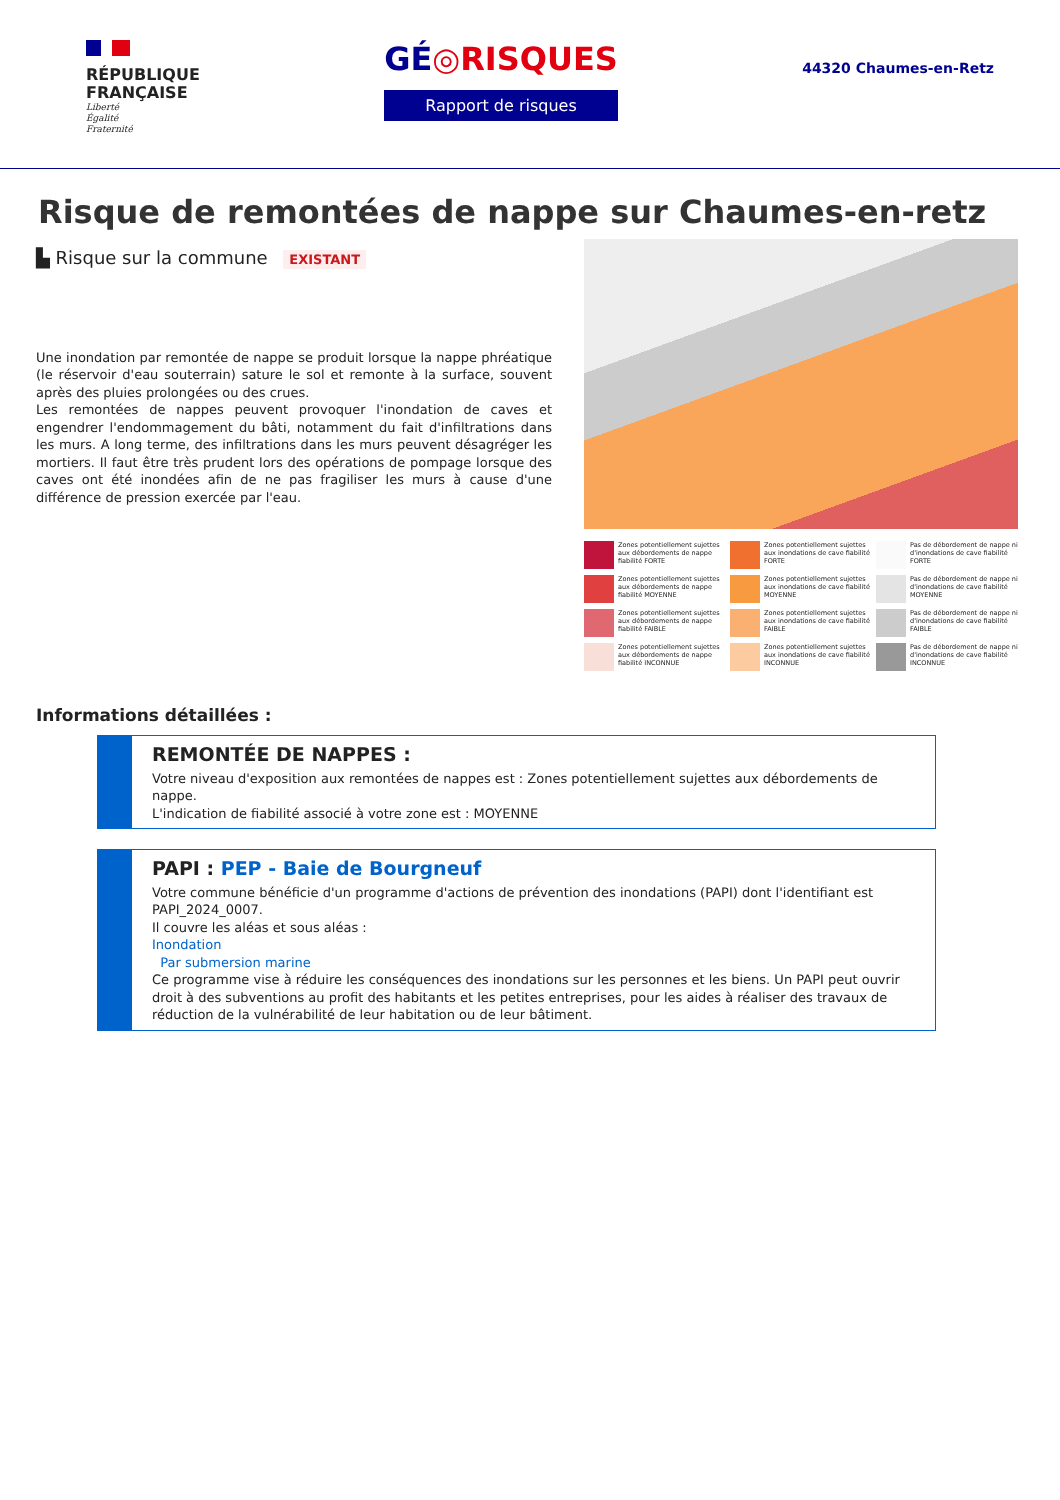RÉPUBLIQUE
FRANÇAISE
Liberté
Égalité
Fraternité
GÉ◎RISQUES
Rapport de risques
44320 Chaumes-en-Retz
Risque de remontées de nappe sur Chaumes-en-retz
▙ Risque sur la commune EXISTANT
Une inondation par remontée de nappe se produit lorsque la nappe phréatique (le réservoir d'eau souterrain) sature le sol et remonte à la surface, souvent après des pluies prolongées ou des crues.
Les remontées de nappes peuvent provoquer l'inondation de caves et engendrer l'endommagement du bâti, notamment du fait d'infiltrations dans les murs. A long terme, des infiltrations dans les murs peuvent désagréger les mortiers. Il faut être très prudent lors des opérations de pompage lorsque des caves ont été inondées afin de ne pas fragiliser les murs à cause d'une différence de pression exercée par l'eau.
Zones potentiellement sujettes aux débordements de nappe fiabilité FORTE
Zones potentiellement sujettes aux inondations de cave fiabilité FORTE
Pas de débordement de nappe ni d'inondations de cave fiabilité FORTE
Zones potentiellement sujettes aux débordements de nappe fiabilité MOYENNE
Zones potentiellement sujettes aux inondations de cave fiabilité MOYENNE
Pas de débordement de nappe ni d'inondations de cave fiabilité MOYENNE
Zones potentiellement sujettes aux débordements de nappe fiabilité FAIBLE
Zones potentiellement sujettes aux inondations de cave fiabilité FAIBLE
Pas de débordement de nappe ni d'inondations de cave fiabilité FAIBLE
Zones potentiellement sujettes aux débordements de nappe fiabilité INCONNUE
Zones potentiellement sujettes aux inondations de cave fiabilité INCONNUE
Pas de débordement de nappe ni d'inondations de cave fiabilité INCONNUE
Informations détaillées :
REMONTÉE DE NAPPES :
Votre niveau d'exposition aux remontées de nappes est : Zones potentiellement sujettes aux débordements de
nappe.
L'indication de fiabilité associé à votre zone est : MOYENNE
PAPI : PEP - Baie de Bourgneuf
Votre commune bénéficie d'un programme d'actions de prévention des inondations (PAPI) dont l'identifiant est
PAPI_2024_0007.
Il couvre les aléas et sous aléas :
Inondation
Par submersion marine
Ce programme vise à réduire les conséquences des inondations sur les personnes et les biens. Un PAPI peut ouvrir droit à des subventions au profit des habitants et les petites entreprises, pour les aides à réaliser des travaux de réduction de la vulnérabilité de leur habitation ou de leur bâtiment.